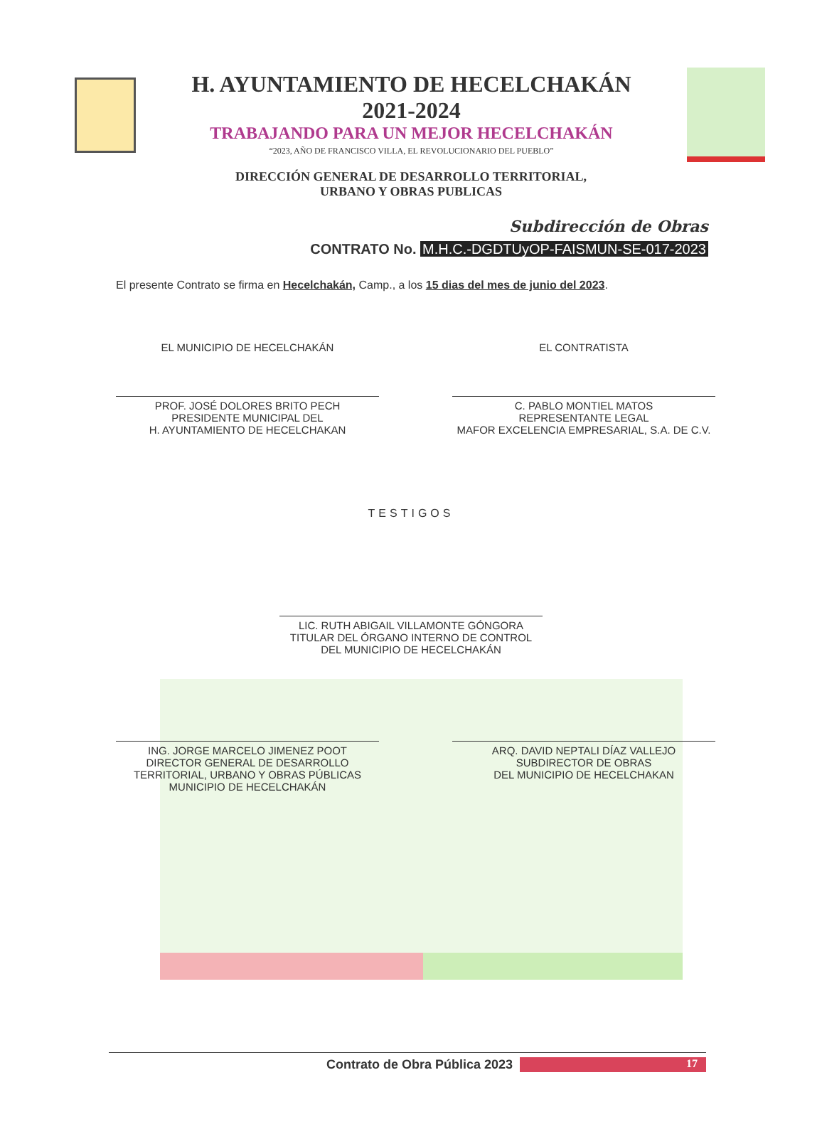H. AYUNTAMIENTO DE HECELCHAKÁN
2021-2024
TRABAJANDO PARA UN MEJOR HECELCHAKÁN
“2023, AÑO DE FRANCISCO VILLA, EL REVOLUCIONARIO DEL PUEBLO”
DIRECCIÓN GENERAL DE DESARROLLO TERRITORIAL,
URBANO Y OBRAS PUBLICAS
Subdirección de Obras
CONTRATO No. M.H.C.-DGDTUyOP-FAISMUN-SE-017-2023
El presente Contrato se firma en Hecelchakán, Camp., a los 15 dias del mes de junio del 2023.
EL MUNICIPIO DE HECELCHAKÁN EL CONTRATISTA
PROF. JOSÉ DOLORES BRITO PECH
PRESIDENTE MUNICIPAL DEL
H. AYUNTAMIENTO DE HECELCHAKAN
C. PABLO MONTIEL MATOS
REPRESENTANTE LEGAL
MAFOR EXCELENCIA EMPRESARIAL, S.A. DE C.V.
TESTIGOS
LIC. RUTH ABIGAIL VILLAMONTE GÓNGORA
TITULAR DEL ÓRGANO INTERNO DE CONTROL
DEL MUNICIPIO DE HECELCHAKÁN
ING. JORGE MARCELO JIMENEZ POOT
DIRECTOR GENERAL DE DESARROLLO
TERRITORIAL, URBANO Y OBRAS PÚBLICAS
MUNICIPIO DE HECELCHAKÁN
ARQ. DAVID NEPTALI DÍAZ VALLEJO
SUBDIRECTOR DE OBRAS
DEL MUNICIPIO DE HECELCHAKAN
Contrato de Obra Pública 2023 17